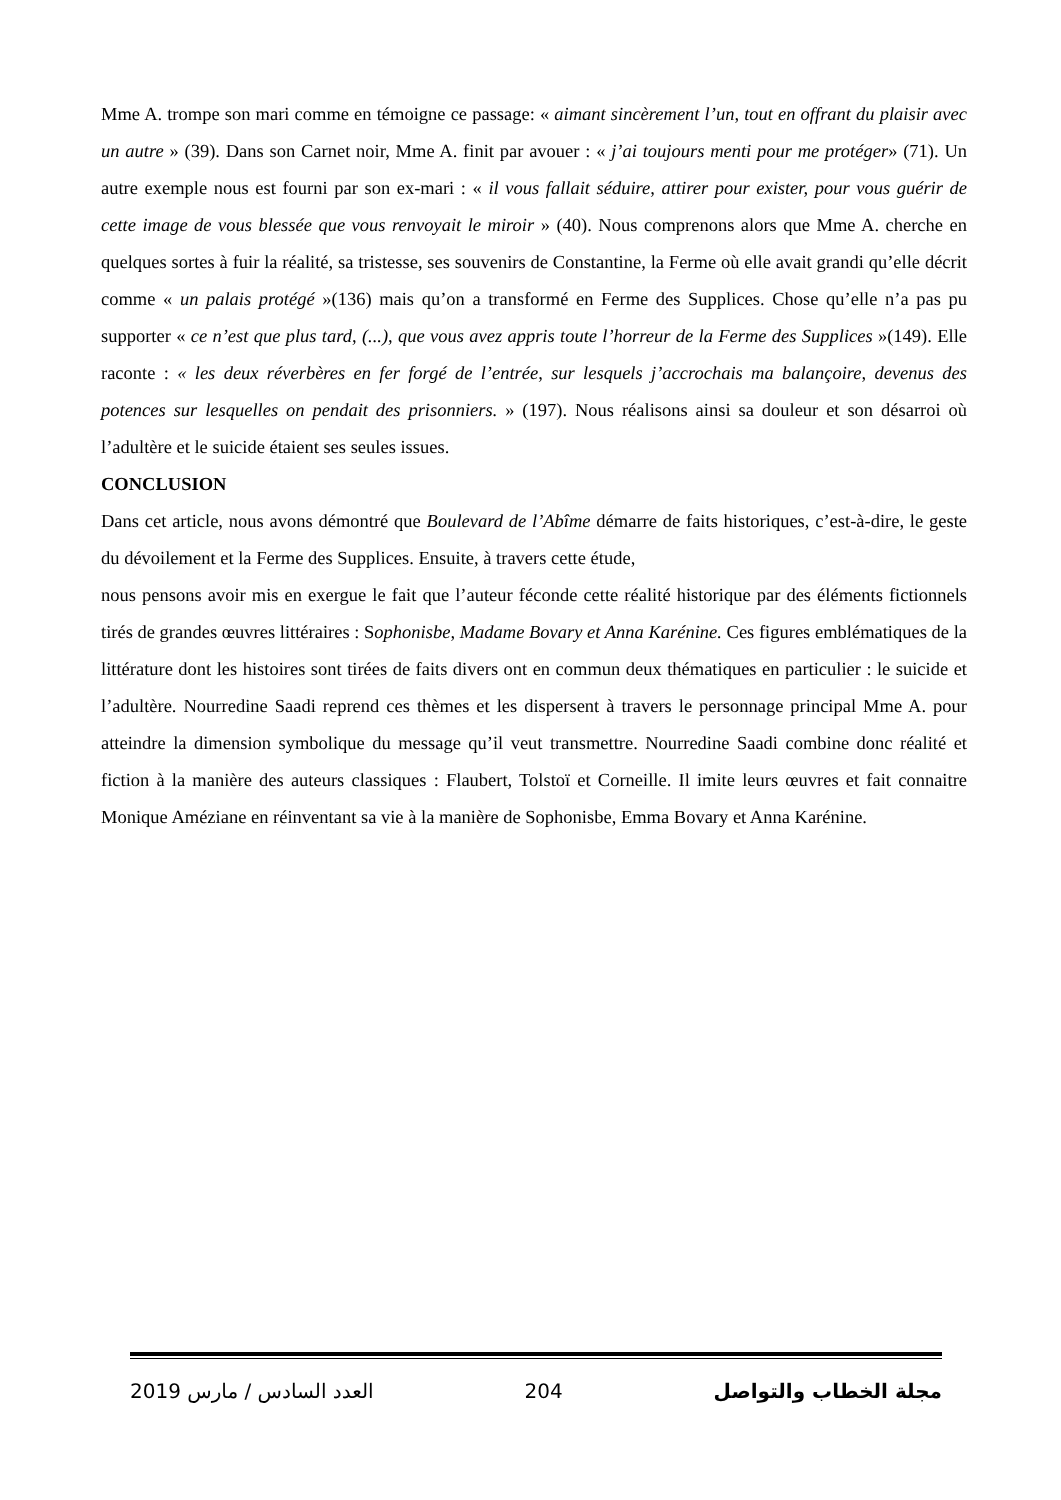Mme A. trompe son mari comme en témoigne ce passage: « aimant sincèrement l’un, tout en offrant du plaisir avec un autre » (39). Dans son Carnet noir, Mme A. finit par avouer : « j’ai toujours menti pour me protéger» (71). Un autre exemple nous est fourni par son ex-mari : « il vous fallait séduire, attirer pour exister, pour vous guérir de cette image de vous blessée que vous renvoyait le miroir » (40). Nous comprenons alors que Mme A. cherche en quelques sortes à fuir la réalité, sa tristesse, ses souvenirs de Constantine, la Ferme où elle avait grandi qu’elle décrit comme « un palais protégé »(136) mais qu’on a transformé en Ferme des Supplices. Chose qu’elle n’a pas pu supporter « ce n’est que plus tard, (...), que vous avez appris toute l’horreur de la Ferme des Supplices »(149). Elle raconte : « les deux réverbères en fer forgé de l’entrée, sur lesquels j’accrochais ma balançoire, devenus des potences sur lesquelles on pendait des prisonniers. » (197). Nous réalisons ainsi sa douleur et son désarroi où l’adultère et le suicide étaient ses seules issues.
CONCLUSION
Dans cet article, nous avons démontré que Boulevard de l’Abîme démarre de faits historiques, c’est-à-dire, le geste du dévoilement et la Ferme des Supplices. Ensuite, à travers cette étude,
nous pensons avoir mis en exergue le fait que l’auteur féconde cette réalité historique par des éléments fictionnels tirés de grandes œuvres littéraires : Sophonisbe, Madame Bovary et Anna Karénine. Ces figures emblématiques de la littérature dont les histoires sont tirées de faits divers ont en commun deux thématiques en particulier : le suicide et l’adultère. Nourredine Saadi reprend ces thèmes et les dispersent à travers le personnage principal Mme A. pour atteindre la dimension symbolique du message qu’il veut transmettre. Nourredine Saadi combine donc réalité et fiction à la manière des auteurs classiques : Flaubert, Tolstoï et Corneille. Il imite leurs œuvres et fait connaitre Monique Améziane en réinventant sa vie à la manière de Sophonisbe, Emma Bovary et Anna Karénine.
العدد السادس / مارس 2019 204 مجلة الخطاب والتواصل